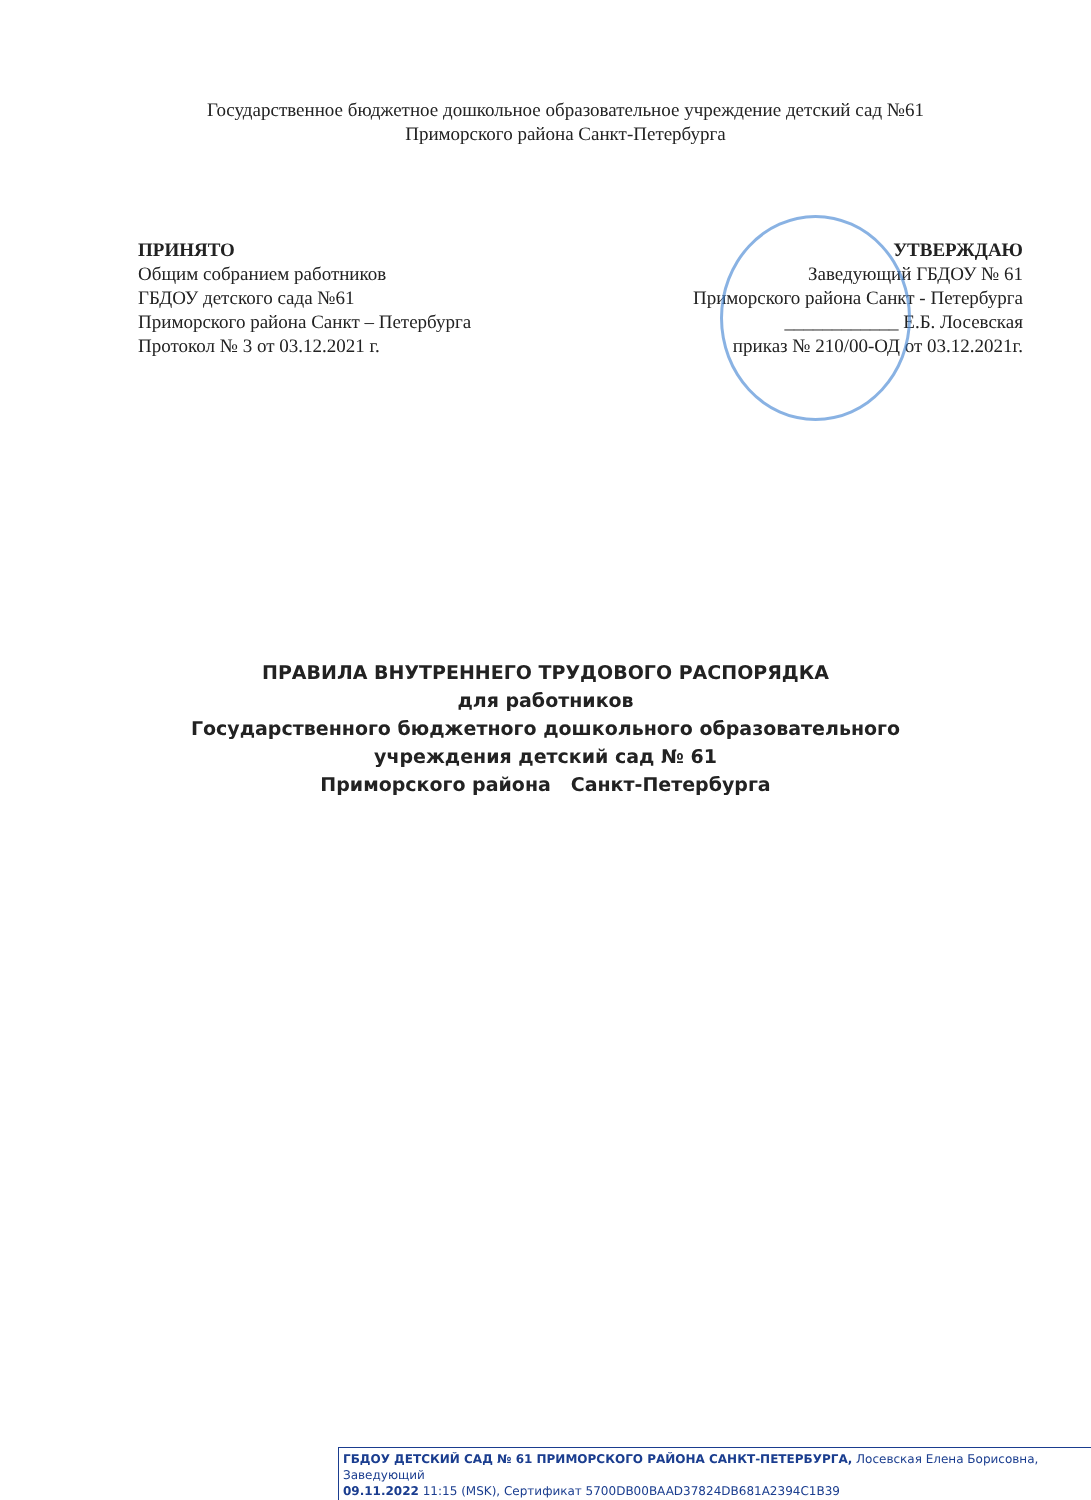Государственное бюджетное дошкольное образовательное учреждение детский сад №61
Приморского района Санкт-Петербурга
ПРИНЯТО
Общим собранием работников
ГБДОУ детского сада №61
Приморского района Санкт – Петербурга
Протокол № 3 от 03.12.2021 г.
УТВЕРЖДАЮ
Заведующий ГБДОУ № 61
Приморского района Санкт - Петербурга
____________ Е.Б. Лосевская
приказ № 210/00-ОД от 03.12.2021г.
ПРАВИЛА ВНУТРЕННЕГО ТРУДОВОГО РАСПОРЯДКА
для работников
Государственного бюджетного дошкольного образовательного
учреждения детский сад № 61
Приморского района Санкт-Петербурга
ГБДОУ ДЕТСКИЙ САД № 61 ПРИМОРСКОГО РАЙОНА САНКТ-ПЕТЕРБУРГА, Лосевская Елена Борисовна, Заведующий
09.11.2022 11:15 (MSK), Сертификат 5700DB00BAAD37824DB681A2394C1B39